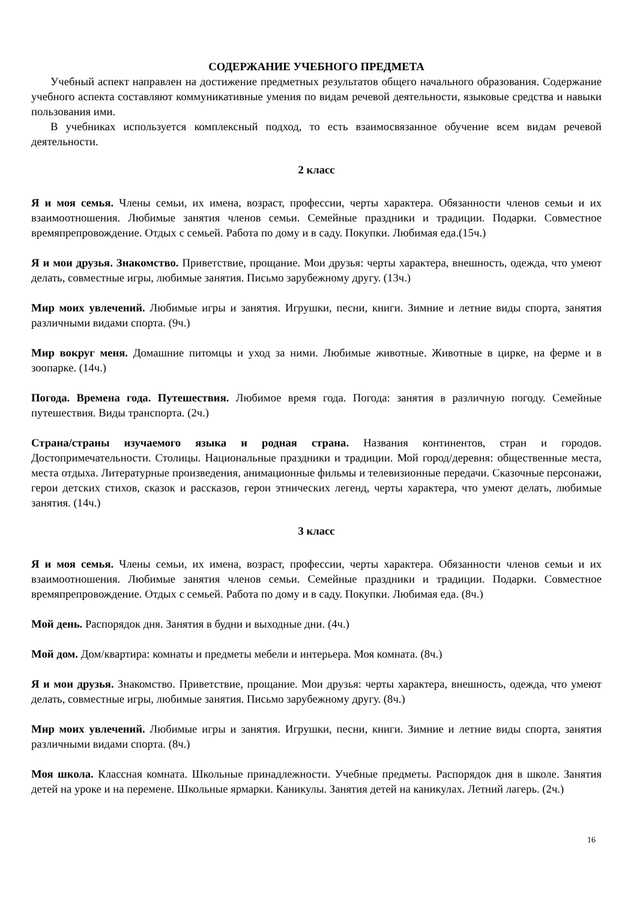СОДЕРЖАНИЕ УЧЕБНОГО ПРЕДМЕТА
Учебный аспект направлен на достижение предметных результатов общего начального образования. Содержание учебного аспекта составляют коммуникативные умения по видам речевой деятельности, языковые средства и навыки пользования ими.
В учебниках используется комплексный подход, то есть взаимосвязанное обучение всем видам речевой деятельности.
2 класс
Я и моя семья. Члены семьи, их имена, возраст, профессии, черты характера. Обязанности членов семьи и их взаимоотношения. Любимые занятия членов семьи. Семейные праздники и традиции. Подарки. Совместное времяпрепровождение. Отдых с семьей. Работа по дому и в саду. Покупки. Любимая еда.(15ч.)
Я и мои друзья. Знакомство. Приветствие, прощание. Мои друзья: черты характера, внешность, одежда, что умеют делать, совместные игры, любимые занятия. Письмо зарубежному другу. (13ч.)
Мир моих увлечений. Любимые игры и занятия. Игрушки, песни, книги. Зимние и летние виды спорта, занятия различными видами спорта. (9ч.)
Мир вокруг меня. Домашние питомцы и уход за ними. Любимые животные. Животные в цирке, на ферме и в зоопарке. (14ч.)
Погода. Времена года. Путешествия. Любимое время года. Погода: занятия в различную погоду. Семейные путешествия. Виды транспорта. (2ч.)
Страна/страны изучаемого языка и родная страна. Названия континентов, стран и городов. Достопримечательности. Столицы. Национальные праздники и традиции. Мой город/деревня: общественные места, места отдыха. Литературные произведения, анимационные фильмы и телевизионные передачи. Сказочные персонажи, герои детских стихов, сказок и рассказов, герои этнических легенд, черты характера, что умеют делать, любимые занятия. (14ч.)
3 класс
Я и моя семья. Члены семьи, их имена, возраст, профессии, черты характера. Обязанности членов семьи и их взаимоотношения. Любимые занятия членов семьи. Семейные праздники и традиции. Подарки. Совместное времяпрепровождение. Отдых с семьей. Работа по дому и в саду. Покупки. Любимая еда. (8ч.)
Мой день. Распорядок дня. Занятия в будни и выходные дни. (4ч.)
Мой дом. Дом/квартира: комнаты и предметы мебели и интерьера. Моя комната. (8ч.)
Я и мои друзья. Знакомство. Приветствие, прощание. Мои друзья: черты характера, внешность, одежда, что умеют делать, совместные игры, любимые занятия. Письмо зарубежному другу. (8ч.)
Мир моих увлечений. Любимые игры и занятия. Игрушки, песни, книги. Зимние и летние виды спорта, занятия различными видами спорта. (8ч.)
Моя школа. Классная комната. Школьные принадлежности. Учебные предметы. Распорядок дня в школе. Занятия детей на уроке и на перемене. Школьные ярмарки. Каникулы. Занятия детей на каникулах. Летний лагерь. (2ч.)
16